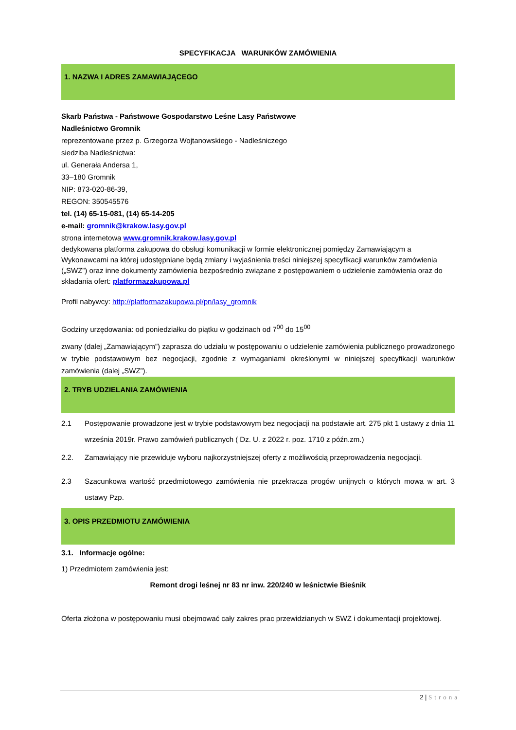SPECYFIKACJA WARUNKÓW ZAMÓWIENIA
1. NAZWA I ADRES ZAMAWIAJĄCEGO
Skarb Państwa - Państwowe Gospodarstwo Leśne Lasy Państwowe
Nadleśnictwo Gromnik
reprezentowane przez p. Grzegorza Wojtanowskiego - Nadleśniczego
siedziba Nadleśnictwa:
ul. Generała Andersa 1,
33–180 Gromnik
NIP: 873-020-86-39,
REGON: 350545576
tel. (14) 65-15-081, (14) 65-14-205
e-mail: gromnik@krakow.lasy.gov.pl
strona internetowa www.gromnik.krakow.lasy.gov.pl
dedykowana platforma zakupowa do obsługi komunikacji w formie elektronicznej pomiędzy Zamawiającym a Wykonawcami na której udostępniane będą zmiany i wyjaśnienia treści niniejszej specyfikacji warunków zamówienia („SWZ”) oraz inne dokumenty zamówienia bezpośrednio związane z postępowaniem o udzielenie zamówienia oraz do składania ofert: platformazakupowa.pl
Profil nabywcy: http://platformazakupowa.pl/pn/lasy_gromnik
Godziny urzędowania: od poniedziałku do piątku w godzinach od 7<sup>00</sup> do 15<sup>00</sup>
zwany (dalej „Zamawiającym”) zaprasza do udziału w postępowaniu o udzielenie zamówienia publicznego prowadzonego w trybie podstawowym bez negocjacji, zgodnie z wymaganiami określonymi w niniejszej specyfikacji warunków zamówienia (dalej „SWZ”).
2. TRYB UDZIELANIA ZAMÓWIENIA
2.1 Postępowanie prowadzone jest w trybie podstawowym bez negocjacji na podstawie art. 275 pkt 1 ustawy z dnia 11 września 2019r. Prawo zamówień publicznych ( Dz. U. z 2022 r. poz. 1710 z późn.zm.)
2.2. Zamawiający nie przewiduje wyboru najkorzystniejszej oferty z możliwością przeprowadzenia negocjacji.
2.3 Szacunkowa wartość przedmiotowego zamówienia nie przekracza progów unijnych o których mowa w art. 3 ustawy Pzp.
3. OPIS PRZEDMIOTU ZAMÓWIENIA
3.1. Informacje ogólne:
1) Przedmiotem zamówienia jest:
Remont drogi leśnej nr 83 nr inw. 220/240 w leśnictwie Bieśnik
Oferta złożona w postępowaniu musi obejmować cały zakres prac przewidzianych w SWZ i dokumentacji projektowej.
2 | Strona